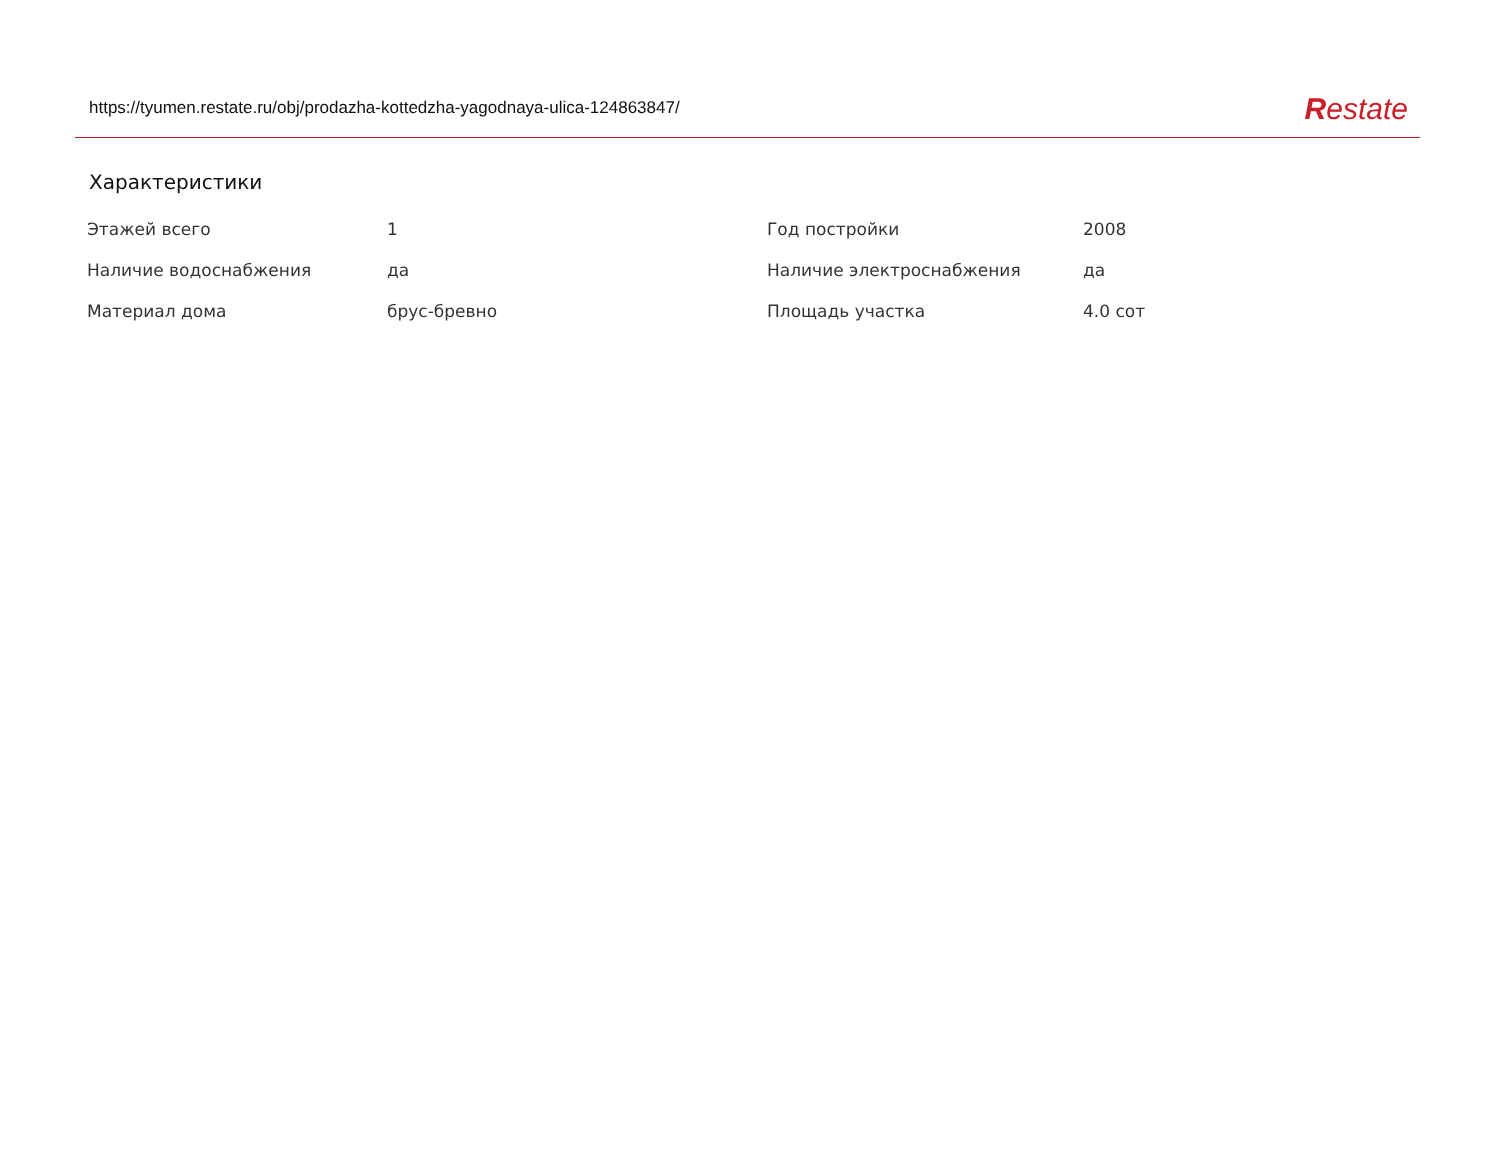https://tyumen.restate.ru/obj/prodazha-kottedzha-yagodnaya-ulica-124863847/ Restate
Характеристики
| Этажей всего | 1 | Год постройки | 2008 |
| Наличие водоснабжения | да | Наличие электроснабжения | да |
| Материал дома | брус-бревно | Площадь участка | 4.0 сот |